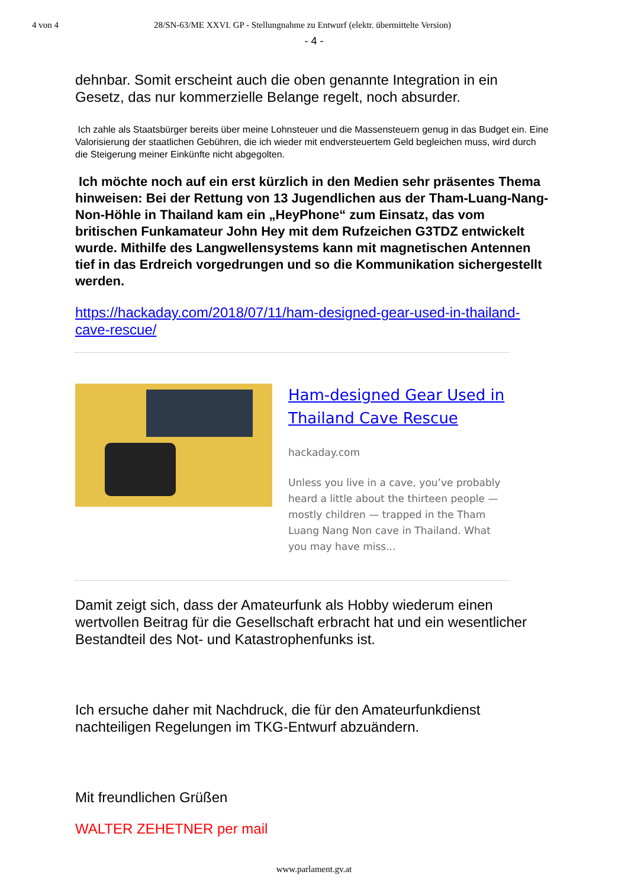4 von 4 28/SN-63/ME XXVI. GP - Stellungnahme zu Entwurf (elektr. übermittelte Version)
- 4 -
dehnbar. Somit erscheint auch die oben genannte Integration in ein Gesetz, das nur kommerzielle Belange regelt, noch absurder.
Ich zahle als Staatsbürger bereits über meine Lohnsteuer und die Massensteuern genug in das Budget ein. Eine Valorisierung der staatlichen Gebühren, die ich wieder mit endversteuertem Geld begleichen muss, wird durch die Steigerung meiner Einkünfte nicht abgegolten.
Ich möchte noch auf ein erst kürzlich in den Medien sehr präsentes Thema hinweisen: Bei der Rettung von 13 Jugendlichen aus der Tham-Luang-Nang-Non-Höhle in Thailand kam ein „HeyPhone“ zum Einsatz, das vom britischen Funkamateur John Hey mit dem Rufzeichen G3TDZ entwickelt wurde. Mithilfe des Langwellensystems kann mit magnetischen Antennen tief in das Erdreich vorgedrungen und so die Kommunikation sichergestellt werden.
https://hackaday.com/2018/07/11/ham-designed-gear-used-in-thailand-cave-rescue/
Ham-designed Gear Used in Thailand Cave Rescue
hackaday.com
Unless you live in a cave, you’ve probably heard a little about the thirteen people — mostly children — trapped in the Tham Luang Nang Non cave in Thailand. What you may have miss...
Damit zeigt sich, dass der Amateurfunk als Hobby wiederum einen wertvollen Beitrag für die Gesellschaft erbracht hat und ein wesentlicher Bestandteil des Not- und Katastrophenfunks ist.
Ich ersuche daher mit Nachdruck, die für den Amateurfunkdienst nachteiligen Regelungen im TKG-Entwurf abzuändern.
Mit freundlichen Grüßen
WALTER ZEHETNER per mail
www.parlament.gv.at